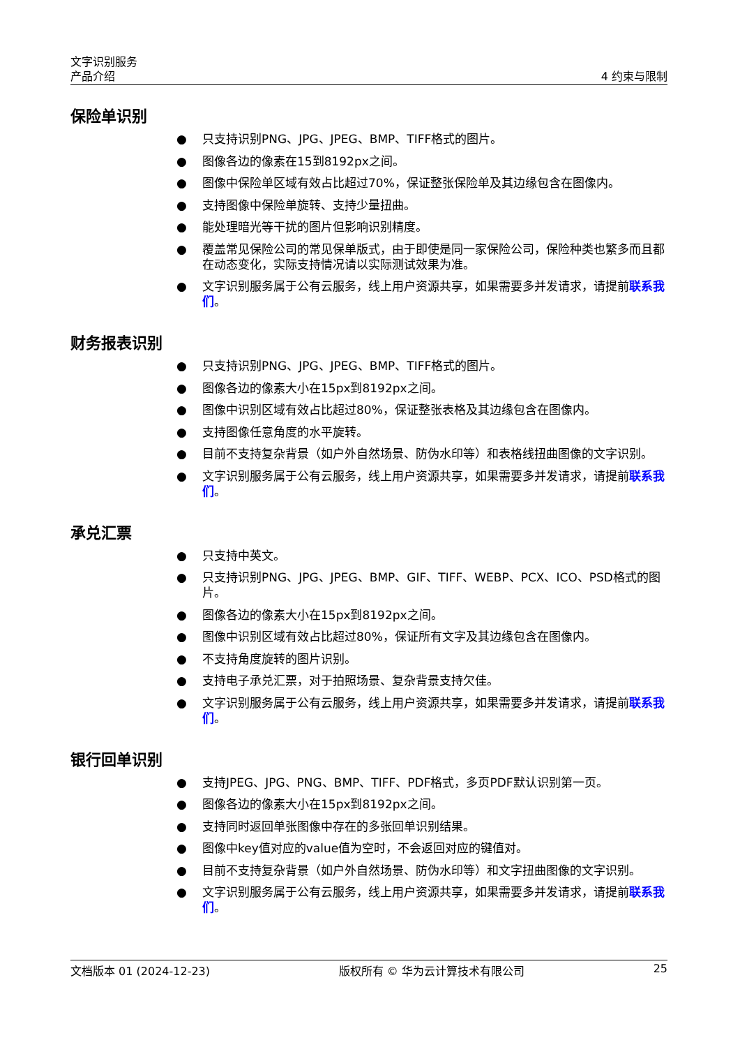文字识别服务
产品介绍 4 约束与限制
保险单识别
● 只支持识别PNG、JPG、JPEG、BMP、TIFF格式的图片。
● 图像各边的像素在15到8192px之间。
● 图像中保险单区域有效占比超过70%，保证整张保险单及其边缘包含在图像内。
● 支持图像中保险单旋转、支持少量扭曲。
● 能处理暗光等干扰的图片但影响识别精度。
● 覆盖常见保险公司的常见保单版式，由于即使是同一家保险公司，保险种类也繁多而且都在动态变化，实际支持情况请以实际测试效果为准。
● 文字识别服务属于公有云服务，线上用户资源共享，如果需要多并发请求，请提前联系我们。
财务报表识别
● 只支持识别PNG、JPG、JPEG、BMP、TIFF格式的图片。
● 图像各边的像素大小在15px到8192px之间。
● 图像中识别区域有效占比超过80%，保证整张表格及其边缘包含在图像内。
● 支持图像任意角度的水平旋转。
● 目前不支持复杂背景（如户外自然场景、防伪水印等）和表格线扭曲图像的文字识别。
● 文字识别服务属于公有云服务，线上用户资源共享，如果需要多并发请求，请提前联系我们。
承兑汇票
● 只支持中英文。
● 只支持识别PNG、JPG、JPEG、BMP、GIF、TIFF、WEBP、PCX、ICO、PSD格式的图片。
● 图像各边的像素大小在15px到8192px之间。
● 图像中识别区域有效占比超过80%，保证所有文字及其边缘包含在图像内。
● 不支持角度旋转的图片识别。
● 支持电子承兑汇票，对于拍照场景、复杂背景支持欠佳。
● 文字识别服务属于公有云服务，线上用户资源共享，如果需要多并发请求，请提前联系我们。
银行回单识别
● 支持JPEG、JPG、PNG、BMP、TIFF、PDF格式，多页PDF默认识别第一页。
● 图像各边的像素大小在15px到8192px之间。
● 支持同时返回单张图像中存在的多张回单识别结果。
● 图像中key值对应的value值为空时，不会返回对应的键值对。
● 目前不支持复杂背景（如户外自然场景、防伪水印等）和文字扭曲图像的文字识别。
● 文字识别服务属于公有云服务，线上用户资源共享，如果需要多并发请求，请提前联系我们。
文档版本 01 (2024-12-23) 版权所有 © 华为云计算技术有限公司 25